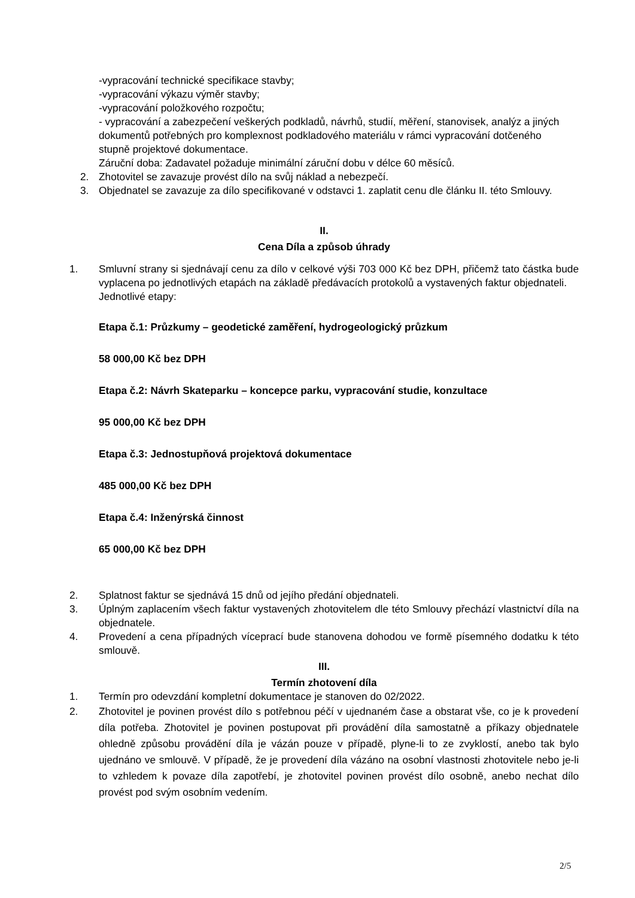-vypracování technické specifikace stavby;
-vypracování výkazu výměr stavby;
-vypracování položkového rozpočtu;
- vypracování a zabezpečení veškerých podkladů, návrhů, studií, měření, stanovisek, analýz a jiných dokumentů potřebných pro komplexnost podkladového materiálu v rámci vypracování dotčeného stupně projektové dokumentace.
Záruční doba: Zadavatel požaduje minimální záruční dobu v délce 60 měsíců.
2. Zhotovitel se zavazuje provést dílo na svůj náklad a nebezpečí.
3. Objednatel se zavazuje za dílo specifikované v odstavci 1. zaplatit cenu dle článku II. této Smlouvy.
II.
Cena Díla a způsob úhrady
1. Smluvní strany si sjednávají cenu za dílo v celkové výši 703 000 Kč bez DPH, přičemž tato částka bude vyplacena po jednotlivých etapách na základě předávacích protokolů a vystavených faktur objednateli.
Jednotlivé etapy:
Etapa č.1: Průzkumy – geodetické zaměření, hydrogeologický průzkum
58 000,00 Kč bez DPH
Etapa č.2: Návrh Skateparku – koncepce parku, vypracování studie, konzultace
95 000,00 Kč bez DPH
Etapa č.3: Jednostupňová projektová dokumentace
485 000,00 Kč bez DPH
Etapa č.4: Inženýrská činnost
65 000,00 Kč bez DPH
2. Splatnost faktur se sjednává 15 dnů od jejího předání objednateli.
3. Úplným zaplacením všech faktur vystavených zhotovitelem dle této Smlouvy přechází vlastnictví díla na objednatele.
4. Provedení a cena případných víceprací bude stanovena dohodou ve formě písemného dodatku k této smlouvě.
III.
Termín zhotovení díla
1. Termín pro odevzdání kompletní dokumentace je stanoven do 02/2022.
2. Zhotovitel je povinen provést dílo s potřebnou péčí v ujednaném čase a obstarat vše, co je k provedení díla potřeba. Zhotovitel je povinen postupovat při provádění díla samostatně a příkazy objednatele ohledně způsobu provádění díla je vázán pouze v případě, plyne-li to ze zvyklostí, anebo tak bylo ujednáno ve smlouvě. V případě, že je provedení díla vázáno na osobní vlastnosti zhotovitele nebo je-li to vzhledem k povaze díla zapotřebí, je zhotovitel povinen provést dílo osobně, anebo nechat dílo provést pod svým osobním vedením.
2/5